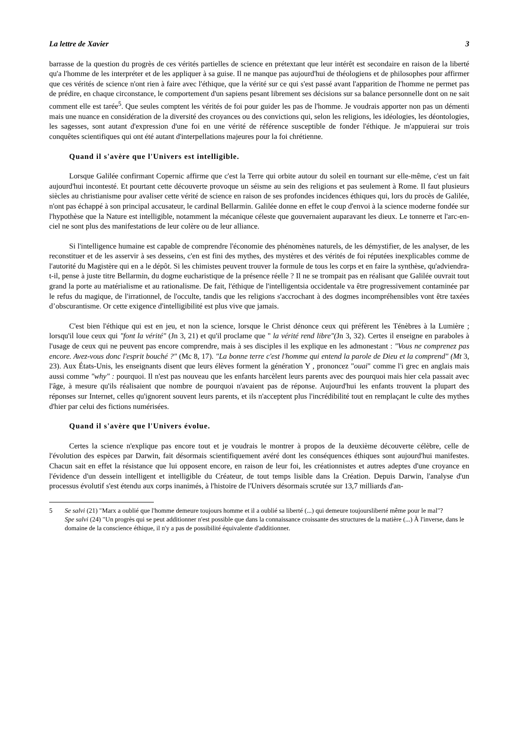La lettre de Xavier 3
barrasse de la question du progrès de ces vérités partielles de science en prétextant que leur intérêt est secondaire en raison de la liberté qu'a l'homme de les interpréter et de les appliquer à sa guise. Il ne manque pas aujourd'hui de théologiens et de philosophes pour affirmer que ces vérités de science n'ont rien à faire avec l'éthique, que la vérité sur ce qui s'est passé avant l'apparition de l'homme ne permet pas de prédire, en chaque circonstance, le comportement d'un sapiens pesant librement ses décisions sur sa balance personnelle dont on ne sait comment elle est tarée<sup>5</sup>. Que seules comptent les vérités de foi pour guider les pas de l'homme. Je voudrais apporter non pas un démenti mais une nuance en considération de la diversité des croyances ou des convictions qui, selon les religions, les idéologies, les déontologies, les sagesses, sont autant d'expression d'une foi en une vérité de référence susceptible de fonder l'éthique. Je m'appuierai sur trois conquêtes scientifiques qui ont été autant d'interpellations majeures pour la foi chrétienne.
Quand il s'avère que l'Univers est intelligible.
Lorsque Galilée confirmant Copernic affirme que c'est la Terre qui orbite autour du soleil en tournant sur elle-même, c'est un fait aujourd'hui incontesté. Et pourtant cette découverte provoque un séisme au sein des religions et pas seulement à Rome. Il faut plusieurs siècles au christianisme pour avaliser cette vérité de science en raison de ses profondes incidences éthiques qui, lors du procès de Galilée, n'ont pas échappé à son principal accusateur, le cardinal Bellarmin. Galilée donne en effet le coup d'envoi à la science moderne fondée sur l'hypothèse que la Nature est intelligible, notamment la mécanique céleste que gouvernaient auparavant les dieux. Le tonnerre et l'arc-en-ciel ne sont plus des manifestations de leur colère ou de leur alliance.
Si l'intelligence humaine est capable de comprendre l'économie des phénomènes naturels, de les démystifier, de les analyser, de les reconstituer et de les asservir à ses desseins, c'en est fini des mythes, des mystères et des vérités de foi réputées inexplicables comme de l'autorité du Magistère qui en a le dépôt. Si les chimistes peuvent trouver la formule de tous les corps et en faire la synthèse, qu'adviendra-t-il, pense à juste titre Bellarmin, du dogme eucharistique de la présence réelle ? Il ne se trompait pas en réalisant que Galilée ouvrait tout grand la porte au matérialisme et au rationalisme. De fait, l'éthique de l'intelligentsia occidentale va être progressivement contaminée par le refus du magique, de l'irrationnel, de l'occulte, tandis que les religions s'accrochant à des dogmes incompréhensibles vont être taxées d’obscurantisme. Or cette exigence d'intelligibilité est plus vive que jamais.
C'est bien l'éthique qui est en jeu, et non la science, lorsque le Christ dénonce ceux qui préfèrent les Ténèbres à la Lumière ; lorsqu'il loue ceux qui "font la vérité" (Jn 3, 21) et qu'il proclame que " la vérité rend libre"(Jn 3, 32). Certes il enseigne en paraboles à l'usage de ceux qui ne peuvent pas encore comprendre, mais à ses disciples il les explique en les admonestant : "Vous ne comprenez pas encore. Avez-vous donc l'esprit bouché ?" (Mc 8, 17). "La bonne terre c'est l'homme qui entend la parole de Dieu et la comprend" (Mt 3, 23). Aux États-Unis, les enseignants disent que leurs élèves forment la génération Y , prononcez "ouai" comme l'i grec en anglais mais aussi comme "why" : pourquoi. Il n'est pas nouveau que les enfants harcèlent leurs parents avec des pourquoi mais hier cela passait avec l'âge, à mesure qu'ils réalisaient que nombre de pourquoi n'avaient pas de réponse. Aujourd'hui les enfants trouvent la plupart des réponses sur Internet, celles qu'ignorent souvent leurs parents, et ils n'acceptent plus l'incrédibilité tout en remplaçant le culte des mythes d'hier par celui des fictions numérisées.
Quand il s'avère que l'Univers évolue.
Certes la science n'explique pas encore tout et je voudrais le montrer à propos de la deuxième découverte célèbre, celle de l'évolution des espèces par Darwin, fait désormais scientifiquement avéré dont les conséquences éthiques sont aujourd'hui manifestes. Chacun sait en effet la résistance que lui opposent encore, en raison de leur foi, les créationnistes et autres adeptes d'une croyance en l'évidence d'un dessein intelligent et intelligible du Créateur, de tout temps lisible dans la Création. Depuis Darwin, l'analyse d'un processus évolutif s'est étendu aux corps inanimés, à l'histoire de l'Univers désormais scrutée sur 13,7 milliards d'an-
5 Se salvi (21) "Marx a oublié que l'homme demeure toujours homme et il a oublié sa liberté (...) qui demeure toujoursliberté même pour le mal"?
Spe salvi (24) "Un progrès qui se peut additionner n'est possible que dans la connaissance croissante des structures de la matière (...) À l'inverse, dans le domaine de la conscience éthique, il n'y a pas de possibilité équivalente d'additionner.